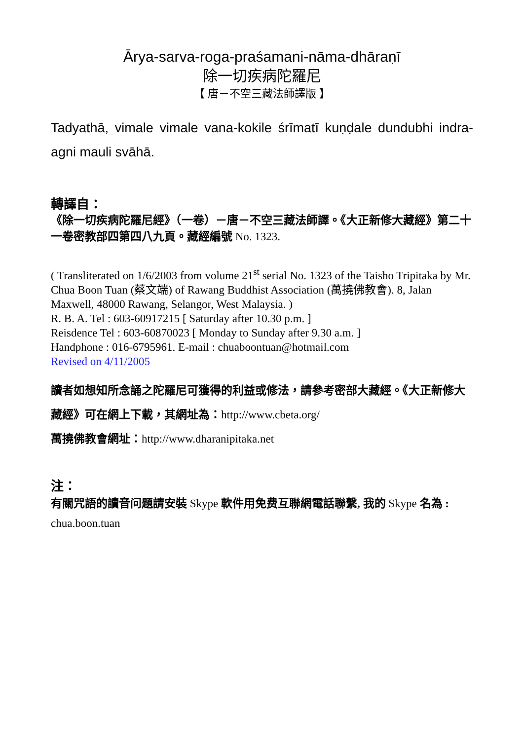Ārya-sarva-roga-praśamani-nāma-dhāraṇī
除一切疾病陀羅尼
【 唐－不空三藏法師譯版 】
Tadyathā, vimale vimale vana-kokile śrīmatī kuṇḍale dundubhi indra-agni mauli svāhā.
轉譯自：
《除一切疾病陀羅尼經》（一卷）－唐－不空三藏法師譯。《大正新修大藏經》第二十一卷密教部四第四八九頁。藏經編號 No. 1323.
( Transliterated on 1/6/2003 from volume 21<sup>st</sup> serial No. 1323 of the Taisho Tripitaka by Mr. Chua Boon Tuan (蔡文端) of Rawang Buddhist Association (萬撓佛教會). 8, Jalan Maxwell, 48000 Rawang, Selangor, West Malaysia. )
R. B. A. Tel : 603-60917215 [ Saturday after 10.30 p.m. ]
Reisdence Tel : 603-60870023 [ Monday to Sunday after 9.30 a.m. ]
Handphone : 016-6795961. E-mail : chuaboontuan@hotmail.com
Revised on 4/11/2005
讀者如想知所念誦之陀羅尼可獲得的利益或修法，請參考密部大藏經。《大正新修大藏經》可在網上下載，其網址為：http://www.cbeta.org/
萬撓佛教會網址：http://www.dharanipitaka.net
注：
有關咒語的讀音问題請安裝 Skype 軟件用免费互聯網電話聯繫, 我的 Skype 名為 : chua.boon.tuan